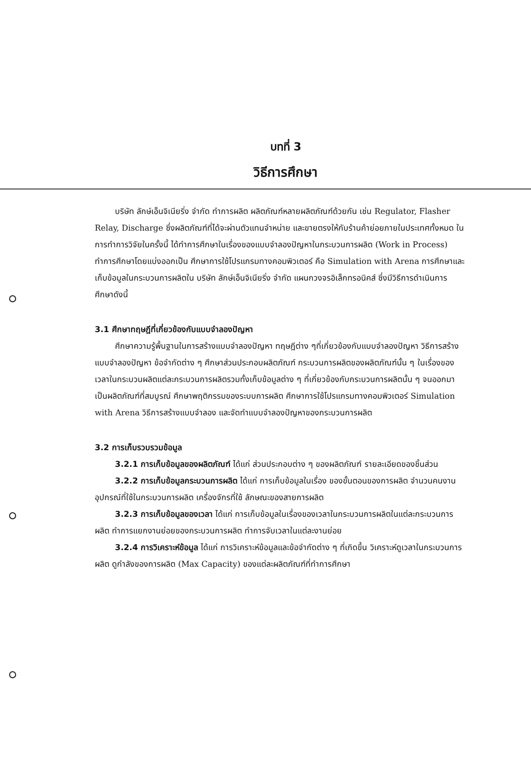บทที่ 3
วิธีการศึกษา
บริษัท ลักษ์เอ็นจิเนียริ่ง จำกัด ทำการผลิต ผลิตภัณฑ์หลายผลิตภัณฑ์ด้วยกัน เช่น Regulator, Flasher Relay, Discharge ซึ่งผลิตภัณฑ์ที่ได้จะผ่านตัวแทนจำหน่าย และขายตรงให้กับร้านค้าย่อยภายในประเทศทั้งหมด ในการทำการวิจัยในครั้งนี้ ได้ทำการศึกษาในเรื่องของแบบจำลองปัญหาในกระบวนการผลิต (Work in Process) ทำการศึกษาโดยแบ่งออกเป็น ศึกษาการใช้โปรแกรมทางคอมพิวเตอร์ คือ Simulation with Arena การศึกษาและเก็บข้อมูลในกระบวนการผลิตใน บริษัท ลักษ์เอ็นจิเนียริ่ง จำกัด แผนกวงจรอิเล็กทรอนิคส์ ซึ่งมีวิธีการดำเนินการศึกษาดังนี้
3.1 ศึกษาทฤษฎีที่เกี่ยวข้องกับแบบจำลองปัญหา
ศึกษาความรู้พื้นฐานในการสร้างแบบจำลองปัญหา ทฤษฎีต่าง ๆที่เกี่ยวข้องกับแบบจำลองปัญหา วิธีการสร้างแบบจำลองปัญหา ข้อจำกัดต่าง ๆ ศึกษาส่วนประกอบผลิตภัณฑ์ กระบวนการผลิตของผลิตภัณฑ์นั้น ๆ ในเรื่องของเวลาในกระบวนผลิตแต่ละกระบวนการผลิตรวมทั้งเก็บข้อมูลต่าง ๆ ที่เกี่ยวข้องกับกระบวนการผลิตนั้น ๆ จนออกมาเป็นผลิตภัณฑ์ที่สมบูรณ์ ศึกษาพฤติกรรมของระบบการผลิต ศึกษาการใช้โปรแกรมทางคอมพิวเตอร์ Simulation with Arena วิธีการสร้างแบบจำลอง และจัดทำแบบจำลองปัญหาของกระบวนการผลิต
3.2 การเก็บรวบรวมข้อมูล
3.2.1 การเก็บข้อมูลของผลิตภัณฑ์ ได้แก่ ส่วนประกอบต่าง ๆ ของผลิตภัณฑ์ รายละเอียดของชิ้นส่วน
3.2.2 การเก็บข้อมูลกระบวนการผลิต ได้แก่ การเก็บข้อมูลในเรื่อง ของขั้นตอนของการผลิต จำนวนคนงาน อุปกรณ์ที่ใช้ในกระบวนการผลิต เครื่องจักรที่ใช้ ลักษณะของสายการผลิต
3.2.3 การเก็บข้อมูลของเวลา ได้แก่ การเก็บข้อมูลในเรื่องของเวลาในกระบวนการผลิตในแต่ละกระบวนการผลิต ทำการแยกงานย่อยของกระบวนการผลิต ทำการจับเวลาในแต่ละงานย่อย
3.2.4 การวิเคราะห์ข้อมูล ได้แก่ การวิเคราะห์ข้อมูลและข้อจำกัดต่าง ๆ ที่เกิดขึ้น วิเคราะห์ดูเวลาในกระบวนการผลิต ดูกำลังของการผลิต (Max Capacity) ของแต่ละผลิตภัณฑ์ที่ทำการศึกษา